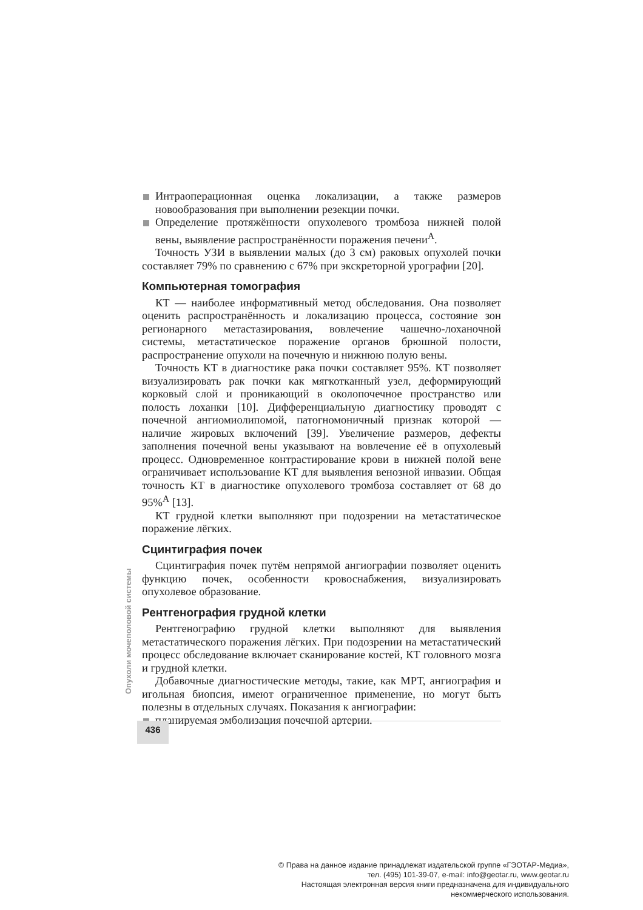Интраоперационная оценка локализации, а также размеров новообразования при выполнении резекции почки.
Определение протяжённости опухолевого тромбоза нижней полой вены, выявление распространённости поражения печени<sup>A</sup>.
Точность УЗИ в выявлении малых (до 3 см) раковых опухолей почки составляет 79% по сравнению с 67% при экскреторной урографии [20].
Компьютерная томография
КТ — наиболее информативный метод обследования. Она позволяет оценить распространённость и локализацию процесса, состояние зон регионарного метастазирования, вовлечение чашечно-лоханочной системы, метастатическое поражение органов брюшной полости, распространение опухоли на почечную и нижнюю полую вены.
Точность КТ в диагностике рака почки составляет 95%. КТ позволяет визуализировать рак почки как мягкотканный узел, деформирующий корковый слой и проникающий в околопочечное пространство или полость лоханки [10]. Дифференциальную диагностику проводят с почечной ангиомиолипомой, патогномоничный признак которой — наличие жировых включений [39]. Увеличение размеров, дефекты заполнения почечной вены указывают на вовлечение её в опухолевый процесс. Одновременное контрастирование крови в нижней полой вене ограничивает использование КТ для выявления венозной инвазии. Общая точность КТ в диагностике опухолевого тромбоза составляет от 68 до 95%<sup>A</sup> [13].
КТ грудной клетки выполняют при подозрении на метастатическое поражение лёгких.
Сцинтиграфия почек
Сцинтиграфия почек путём непрямой ангиографии позволяет оценить функцию почек, особенности кровоснабжения, визуализировать опухолевое образование.
Рентгенография грудной клетки
Рентгенографию грудной клетки выполняют для выявления метастатического поражения лёгких. При подозрении на метастатический процесс обследование включает сканирование костей, КТ головного мозга и грудной клетки.
Добавочные диагностические методы, такие, как МРТ, ангиография и игольная биопсия, имеют ограниченное применение, но могут быть полезны в отдельных случаях. Показания к ангиографии:
планируемая эмболизация почечной артерии.
Опухоли мочеполовой системы
436
© Права на данное издание принадлежат издательской группе «ГЭОТАР-Медиа»,
тел. (495) 101-39-07, e-mail: info@geotar.ru, www.geotar.ru
Настоящая электронная версия книги предназначена для индивидуального
некоммерческого использования.